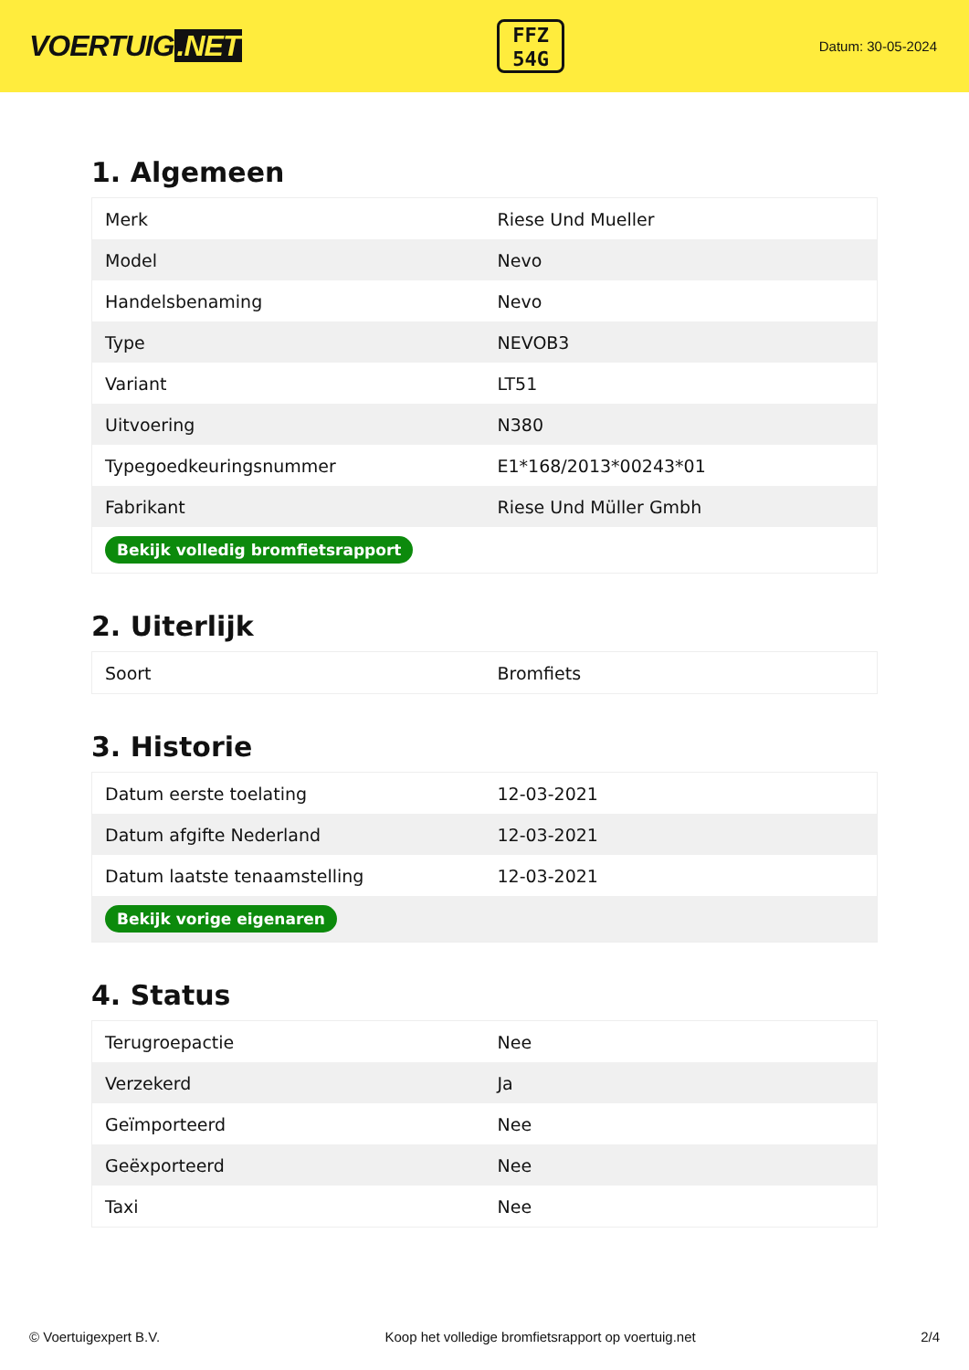VOERTUIG.NET
FFZ
54G
Datum: 30-05-2024
1. Algemeen
| Merk | Riese Und Mueller |
| Model | Nevo |
| Handelsbenaming | Nevo |
| Type | NEVOB3 |
| Variant | LT51 |
| Uitvoering | N380 |
| Typegoedkeuringsnummer | E1*168/2013*00243*01 |
| Fabrikant | Riese Und Müller Gmbh |
| Bekijk volledig bromfietsrapport | |
2. Uiterlijk
| Soort | Bromfiets |
3. Historie
| Datum eerste toelating | 12-03-2021 |
| Datum afgifte Nederland | 12-03-2021 |
| Datum laatste tenaamstelling | 12-03-2021 |
| Bekijk vorige eigenaren | |
4. Status
| Terugroepactie | Nee |
| Verzekerd | Ja |
| Geïmporteerd | Nee |
| Geëxporteerd | Nee |
| Taxi | Nee |
© Voertuigexpert B.V. Koop het volledige bromfietsrapport op voertuig.net 2/4